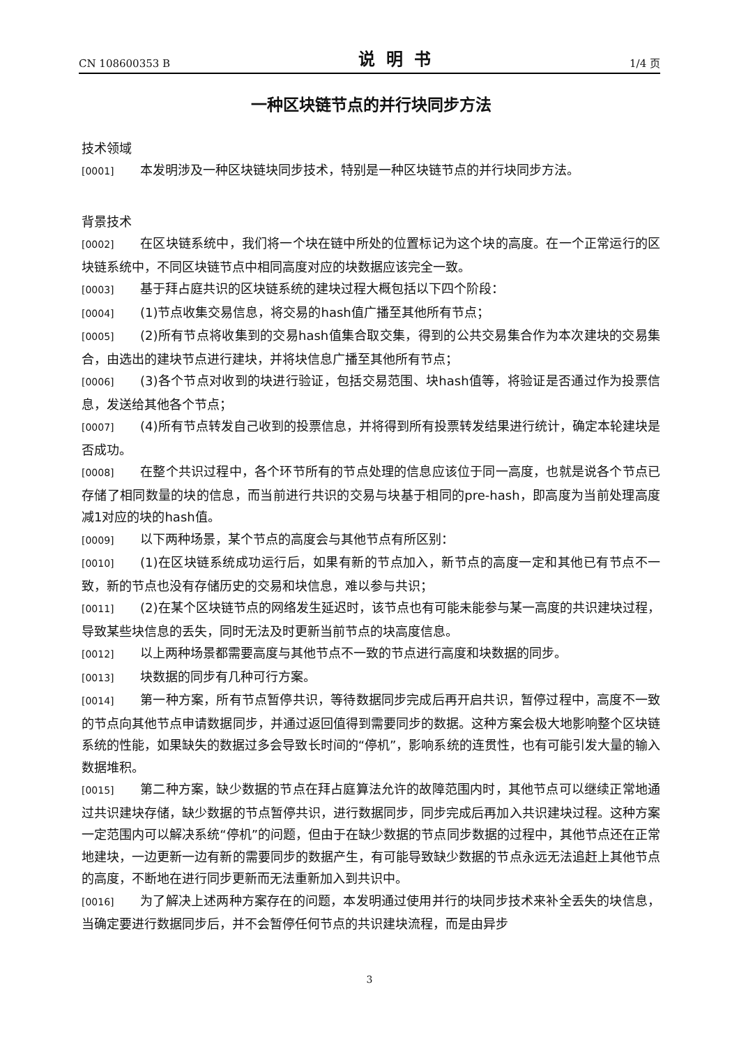CN 108600353 B 说明书 1/4 页
一种区块链节点的并行块同步方法
技术领域
[0001] 本发明涉及一种区块链块同步技术，特别是一种区块链节点的并行块同步方法。
背景技术
[0002] 在区块链系统中，我们将一个块在链中所处的位置标记为这个块的高度。在一个正常运行的区块链系统中，不同区块链节点中相同高度对应的块数据应该完全一致。
[0003] 基于拜占庭共识的区块链系统的建块过程大概包括以下四个阶段：
[0004] (1)节点收集交易信息，将交易的hash值广播至其他所有节点；
[0005] (2)所有节点将收集到的交易hash值集合取交集，得到的公共交易集合作为本次建块的交易集合，由选出的建块节点进行建块，并将块信息广播至其他所有节点；
[0006] (3)各个节点对收到的块进行验证，包括交易范围、块hash值等，将验证是否通过作为投票信息，发送给其他各个节点；
[0007] (4)所有节点转发自己收到的投票信息，并将得到所有投票转发结果进行统计，确定本轮建块是否成功。
[0008] 在整个共识过程中，各个环节所有的节点处理的信息应该位于同一高度，也就是说各个节点已存储了相同数量的块的信息，而当前进行共识的交易与块基于相同的pre-hash，即高度为当前处理高度减1对应的块的hash值。
[0009] 以下两种场景，某个节点的高度会与其他节点有所区别：
[0010] (1)在区块链系统成功运行后，如果有新的节点加入，新节点的高度一定和其他已有节点不一致，新的节点也没有存储历史的交易和块信息，难以参与共识；
[0011] (2)在某个区块链节点的网络发生延迟时，该节点也有可能未能参与某一高度的共识建块过程，导致某些块信息的丢失，同时无法及时更新当前节点的块高度信息。
[0012] 以上两种场景都需要高度与其他节点不一致的节点进行高度和块数据的同步。
[0013] 块数据的同步有几种可行方案。
[0014] 第一种方案，所有节点暂停共识，等待数据同步完成后再开启共识，暂停过程中，高度不一致的节点向其他节点申请数据同步，并通过返回值得到需要同步的数据。这种方案会极大地影响整个区块链系统的性能，如果缺失的数据过多会导致长时间的“停机”，影响系统的连贯性，也有可能引发大量的输入数据堆积。
[0015] 第二种方案，缺少数据的节点在拜占庭算法允许的故障范围内时，其他节点可以继续正常地通过共识建块存储，缺少数据的节点暂停共识，进行数据同步，同步完成后再加入共识建块过程。这种方案一定范围内可以解决系统“停机”的问题，但由于在缺少数据的节点同步数据的过程中，其他节点还在正常地建块，一边更新一边有新的需要同步的数据产生，有可能导致缺少数据的节点永远无法追赶上其他节点的高度，不断地在进行同步更新而无法重新加入到共识中。
[0016] 为了解决上述两种方案存在的问题，本发明通过使用并行的块同步技术来补全丢失的块信息，当确定要进行数据同步后，并不会暂停任何节点的共识建块流程，而是由异步
3